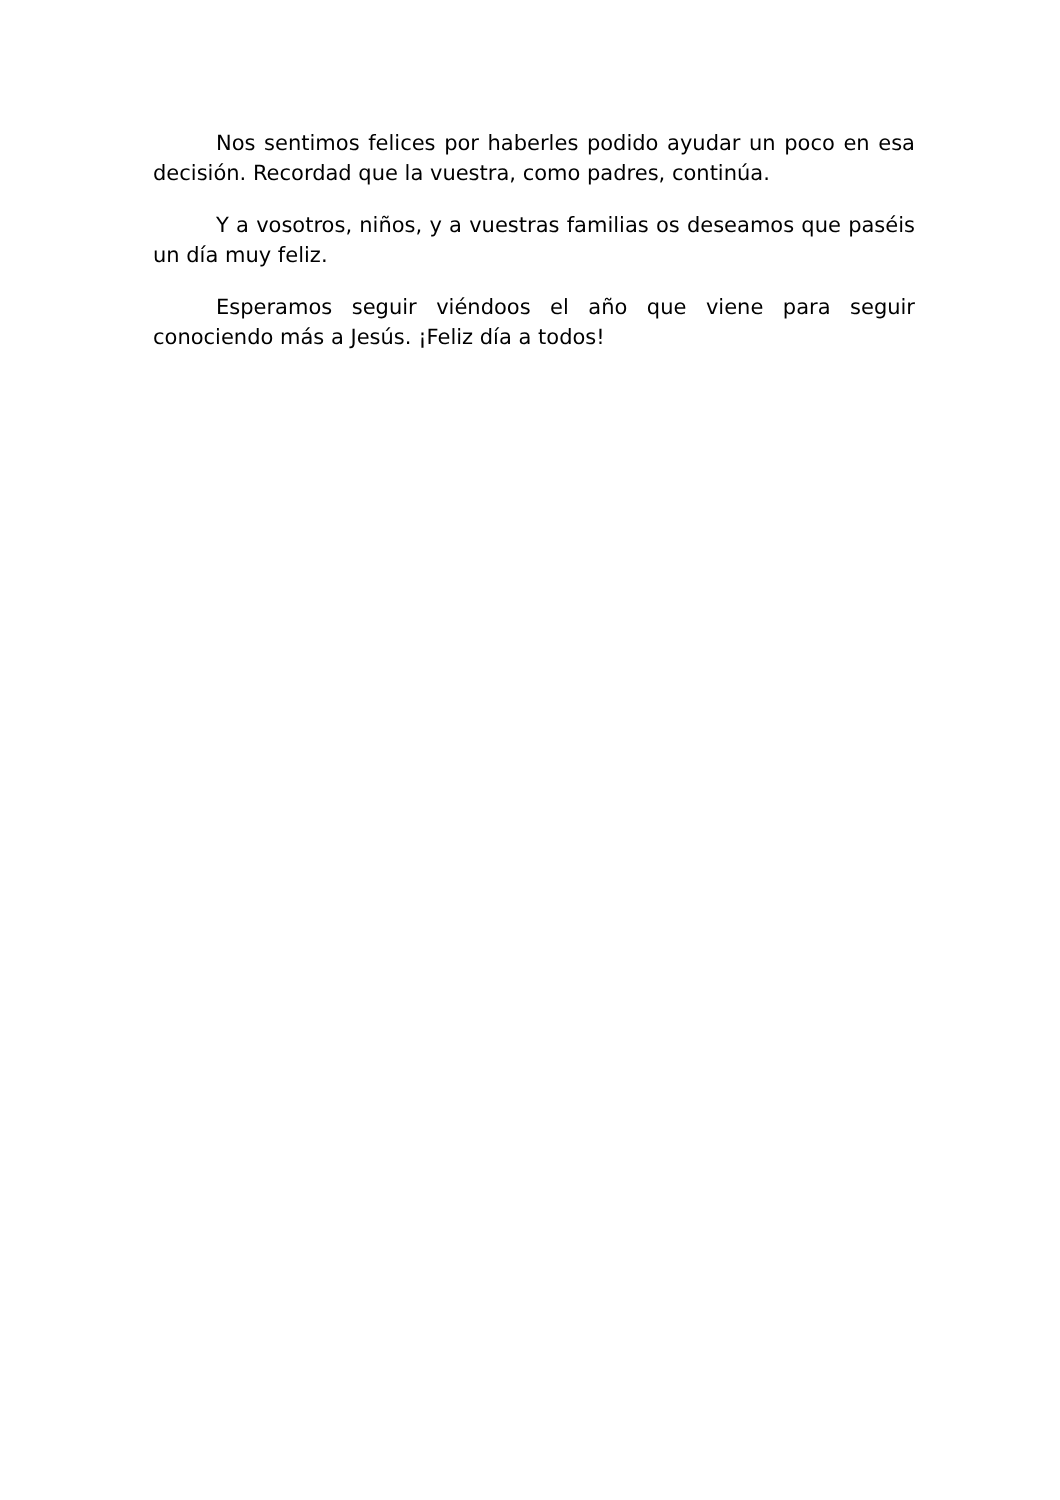Nos sentimos felices por haberles podido ayudar un poco en esa decisión. Recordad que la vuestra, como padres, continúa.
Y a vosotros, niños, y a vuestras familias os deseamos que paséis un día muy feliz.
Esperamos seguir viéndoos el año que viene para seguir conociendo más a Jesús. ¡Feliz día a todos!